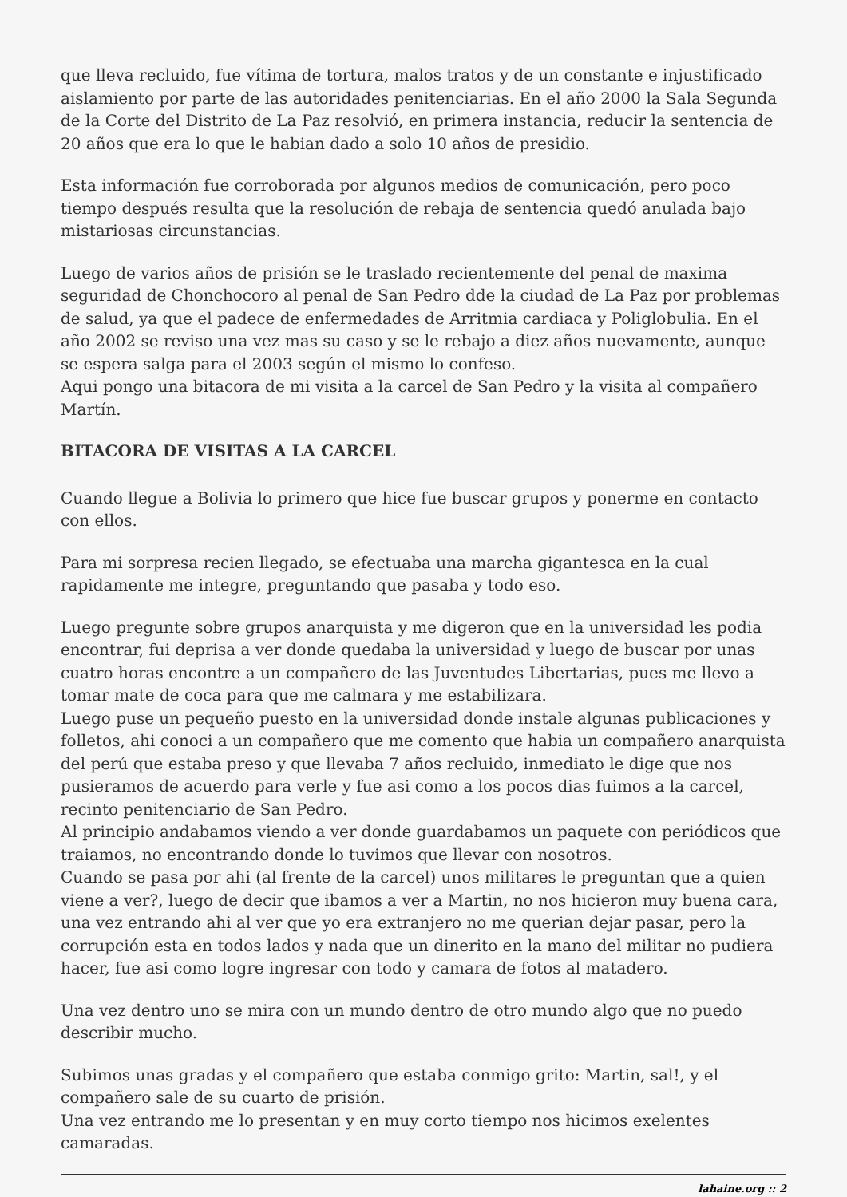que lleva recluido, fue vítima de tortura, malos tratos y de un constante e injustificado aislamiento por parte de las autoridades penitenciarias. En el año 2000 la Sala Segunda de la Corte del Distrito de La Paz resolvió, en primera instancia, reducir la sentencia de 20 años que era lo que le habian dado a solo 10 años de presidio.
Esta información fue corroborada por algunos medios de comunicación, pero poco tiempo después resulta que la resolución de rebaja de sentencia quedó anulada bajo mistariosas circunstancias.
Luego de varios años de prisión se le traslado recientemente del penal de maxima seguridad de Chonchocoro al penal de San Pedro dde la ciudad de La Paz por problemas de salud, ya que el padece de enfermedades de Arritmia cardiaca y Poliglobulia. En el año 2002 se reviso una vez mas su caso y se le rebajo a diez años nuevamente, aunque se espera salga para el 2003 según el mismo lo confeso.
Aqui pongo una bitacora de mi visita a la carcel de San Pedro y la visita al compañero Martín.
BITACORA DE VISITAS A LA CARCEL
Cuando llegue a Bolivia lo primero que hice fue buscar grupos y ponerme en contacto con ellos.
Para mi sorpresa recien llegado, se efectuaba una marcha gigantesca en la cual rapidamente me integre, preguntando que pasaba y todo eso.
Luego pregunte sobre grupos anarquista y me digeron que en la universidad les podia encontrar, fui deprisa a ver donde quedaba la universidad y luego de buscar por unas cuatro horas encontre a un compañero de las Juventudes Libertarias, pues me llevo a tomar mate de coca para que me calmara y me estabilizara.
Luego puse un pequeño puesto en la universidad donde instale algunas publicaciones y folletos, ahi conoci a un compañero que me comento que habia un compañero anarquista del perú que estaba preso y que llevaba 7 años recluido, inmediato le dige que nos pusieramos de acuerdo para verle y fue asi como a los pocos dias fuimos a la carcel, recinto penitenciario de San Pedro.
Al principio andabamos viendo a ver donde guardabamos un paquete con periódicos que traiamos, no encontrando donde lo tuvimos que llevar con nosotros.
Cuando se pasa por ahi (al frente de la carcel) unos militares le preguntan que a quien viene a ver?, luego de decir que ibamos a ver a Martin, no nos hicieron muy buena cara, una vez entrando ahi al ver que yo era extranjero no me querian dejar pasar, pero la corrupción esta en todos lados y nada que un dinerito en la mano del militar no pudiera hacer, fue asi como logre ingresar con todo y camara de fotos al matadero.
Una vez dentro uno se mira con un mundo dentro de otro mundo algo que no puedo describir mucho.
Subimos unas gradas y el compañero que estaba conmigo grito: Martin, sal!, y el compañero sale de su cuarto de prisión.
Una vez entrando me lo presentan y en muy corto tiempo nos hicimos exelentes camaradas.
lahaine.org :: 2